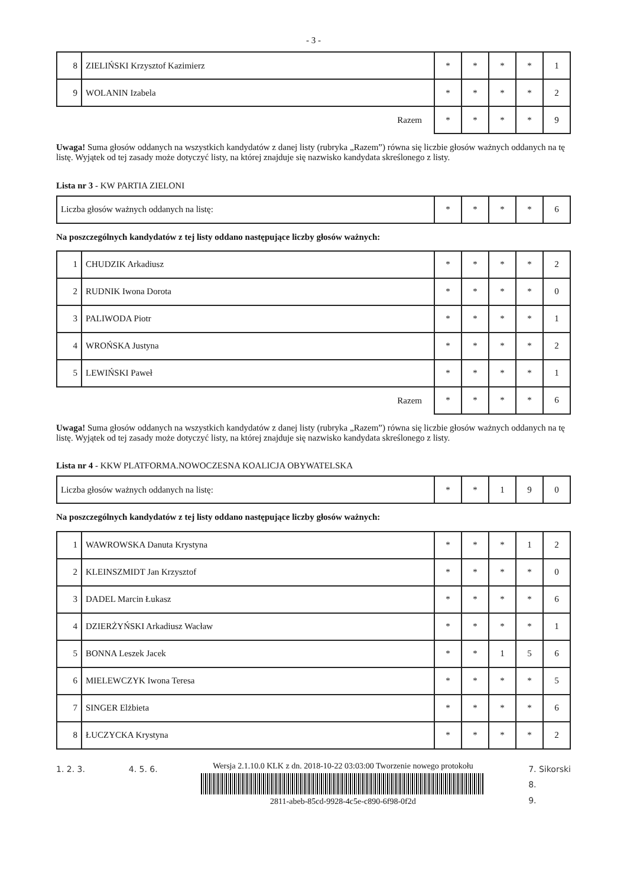- 3 -
| 8 | ZIELIŃSKI Krzysztof Kazimierz | * | * | * | * | 1 |
| 9 | WOLANIN Izabela | * | * | * | * | 2 |
| Razem | | * | * | * | * | 9 |
Uwaga! Suma głosów oddanych na wszystkich kandydatów z danej listy (rubryka „Razem”) równa się liczbie głosów ważnych oddanych na tę listę. Wyjątek od tej zasady może dotyczyć listy, na której znajduje się nazwisko kandydata skreślonego z listy.
Lista nr 3 - KW PARTIA ZIELONI
| Liczba głosów ważnych oddanych na listę: | * | * | * | * | 6 |
Na poszczególnych kandydatów z tej listy oddano następujące liczby głosów ważnych:
| 1 | CHUDZIK Arkadiusz | * | * | * | * | 2 |
| 2 | RUDNIK Iwona Dorota | * | * | * | * | 0 |
| 3 | PALIWODA Piotr | * | * | * | * | 1 |
| 4 | WROŃSKA Justyna | * | * | * | * | 2 |
| 5 | LEWIŃSKI Paweł | * | * | * | * | 1 |
| Razem | | * | * | * | * | 6 |
Uwaga! Suma głosów oddanych na wszystkich kandydatów z danej listy (rubryka „Razem”) równa się liczbie głosów ważnych oddanych na tę listę. Wyjątek od tej zasady może dotyczyć listy, na której znajduje się nazwisko kandydata skreślonego z listy.
Lista nr 4 - KKW PLATFORMA.NOWOCZESNA KOALICJA OBYWATELSKA
| Liczba głosów ważnych oddanych na listę: | * | * | 1 | 9 | 0 |
Na poszczególnych kandydatów z tej listy oddano następujące liczby głosów ważnych:
| 1 | WAWROWSKA Danuta Krystyna | * | * | * | 1 | 2 |
| 2 | KLEINSZMIDT Jan Krzysztof | * | * | * | * | 0 |
| 3 | DADEL Marcin Łukasz | * | * | * | * | 6 |
| 4 | DZIERŻYŃSKI Arkadiusz Wacław | * | * | * | * | 1 |
| 5 | BONNA Leszek Jacek | * | * | 1 | 5 | 6 |
| 6 | MIELEWCZYK Iwona Teresa | * | * | * | * | 5 |
| 7 | SINGER Elżbieta | * | * | * | * | 6 |
| 8 | ŁUCZYCKA Krystyna | * | * | * | * | 2 |
1. 2. 3. 4. 5. 6.
Wersja 2.1.10.0 KLK z dn. 2018-10-22 03:03:00 Tworzenie nowego protokołu
2811-abeb-85cd-9928-4c5e-c890-6f98-0f2d
7. Sikorski
8.
9.